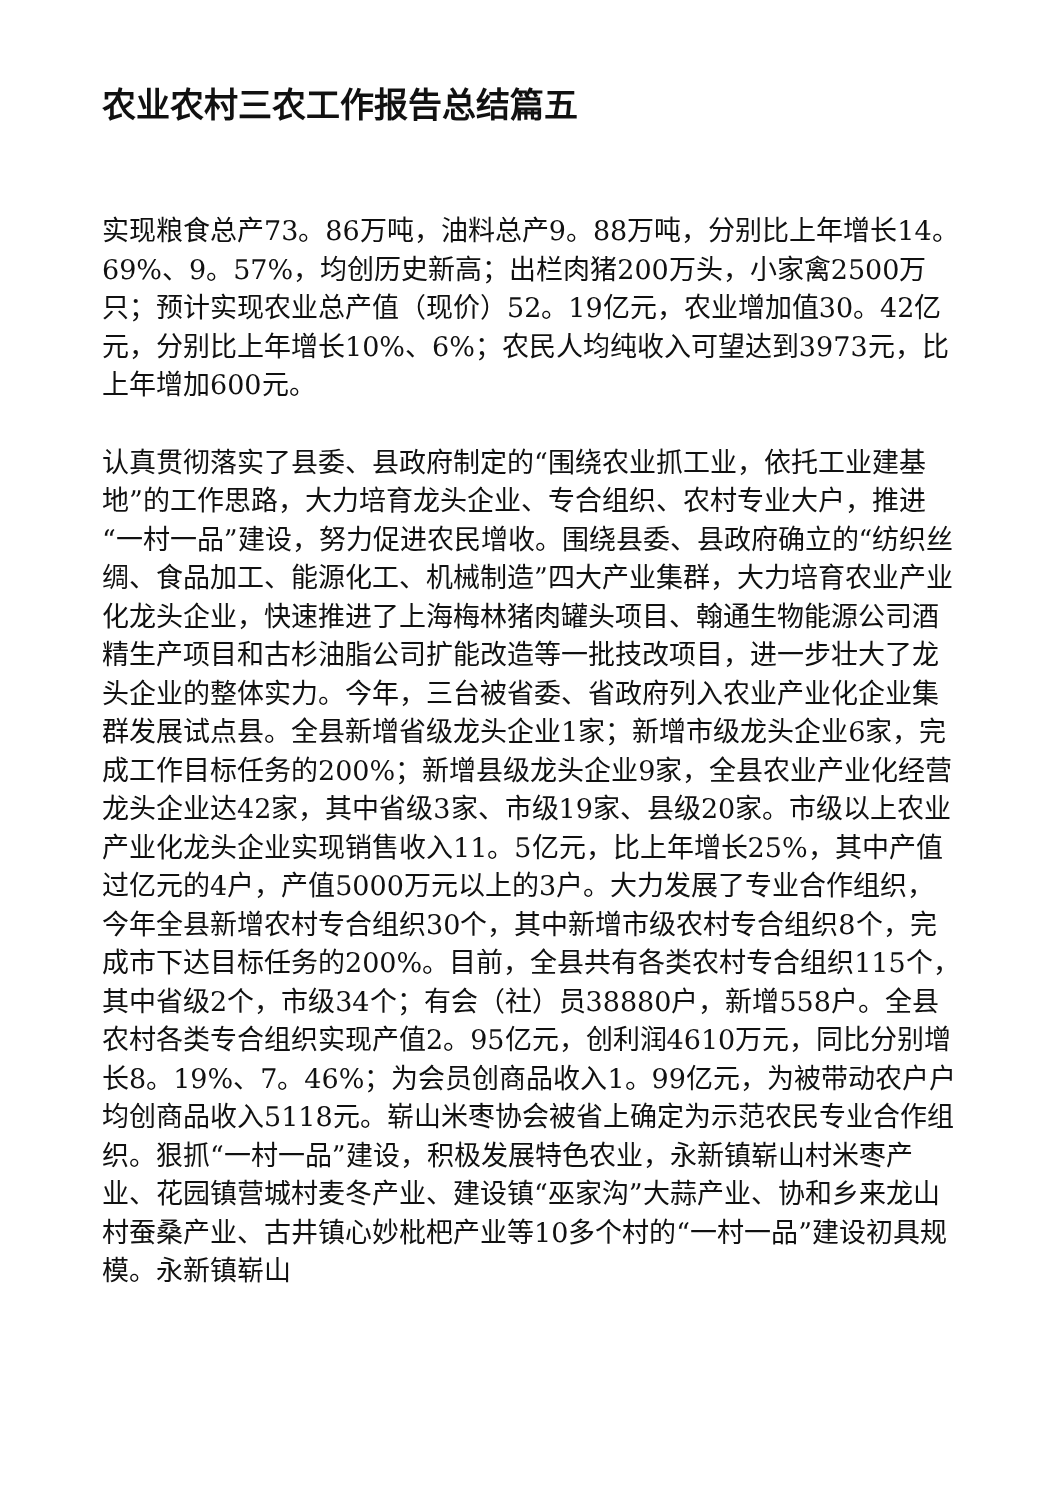农业农村三农工作报告总结篇五
实现粮食总产73。86万吨，油料总产9。88万吨，分别比上年增长14。69%、9。57%，均创历史新高；出栏肉猪200万头，小家禽2500万只；预计实现农业总产值（现价）52。19亿元，农业增加值30。42亿元，分别比上年增长10%、6%；农民人均纯收入可望达到3973元，比上年增加600元。
认真贯彻落实了县委、县政府制定的“围绕农业抓工业，依托工业建基地”的工作思路，大力培育龙头企业、专合组织、农村专业大户，推进“一村一品”建设，努力促进农民增收。围绕县委、县政府确立的“纺织丝绸、食品加工、能源化工、机械制造”四大产业集群，大力培育农业产业化龙头企业，快速推进了上海梅林猪肉罐头项目、翰通生物能源公司酒精生产项目和古杉油脂公司扩能改造等一批技改项目，进一步壮大了龙头企业的整体实力。今年，三台被省委、省政府列入农业产业化企业集群发展试点县。全县新增省级龙头企业1家；新增市级龙头企业6家，完成工作目标任务的200%；新增县级龙头企业9家，全县农业产业化经营龙头企业达42家，其中省级3家、市级19家、县级20家。市级以上农业产业化龙头企业实现销售收入11。5亿元，比上年增长25%，其中产值过亿元的4户，产值5000万元以上的3户。大力发展了专业合作组织，今年全县新增农村专合组织30个，其中新增市级农村专合组织8个，完成市下达目标任务的200%。目前，全县共有各类农村专合组织115个，其中省级2个，市级34个；有会（社）员38880户，新增558户。全县农村各类专合组织实现产值2。95亿元，创利润4610万元，同比分别增长8。19%、7。46%；为会员创商品收入1。99亿元，为被带动农户户均创商品收入5118元。崭山米枣协会被省上确定为示范农民专业合作组织。狠抓“一村一品”建设，积极发展特色农业，永新镇崭山村米枣产业、花园镇营城村麦冬产业、建设镇“巫家沟”大蒜产业、协和乡来龙山村蚕桑产业、古井镇心妙枇杷产业等10多个村的“一村一品”建设初具规模。永新镇崭山